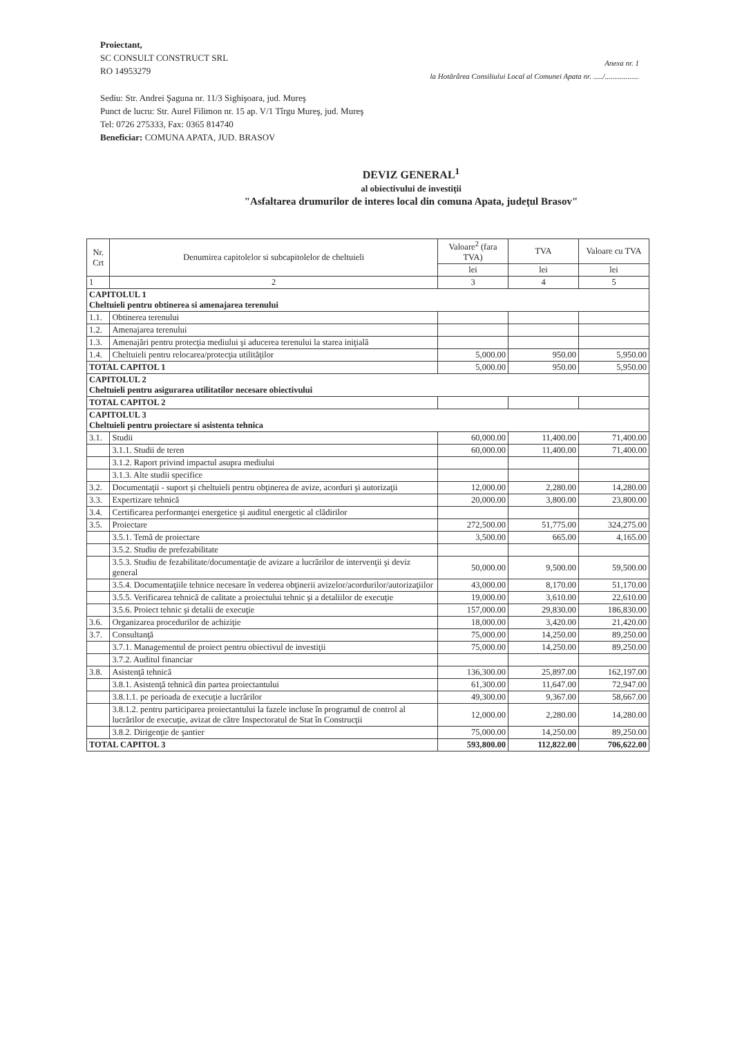Proiectant,
SC CONSULT CONSTRUCT SRL
RO 14953279
Anexa nr. 1
la Hotărârea Consiliului Local al Comunei Apata nr. ...../..................
Sediu: Str. Andrei Şaguna nr. 11/3 Sighişoara, jud. Mureş
Punct de lucru: Str. Aurel Filimon nr. 15 ap. V/1 Tîrgu Mureş, jud. Mureş
Tel: 0726 275333, Fax: 0365 814740
Beneficiar: COMUNA APATA, JUD. BRASOV
DEVIZ GENERAL<sup>1</sup>
al obiectivului de investiţii
"Asfaltarea drumurilor de interes local din comuna Apata, judeţul Brasov"
| Nr. Crt | Denumirea capitolelor si subcapitolelor de cheltuieli | Valoare<sup>2</sup> (fara TVA) | TVA | Valoare cu TVA |
| --- | --- | --- | --- | --- |
| | | lei | lei | lei |
| 1 | 2 | 3 | 4 | 5 |
| CAPITOLUL 1 Cheltuieli pentru obtinerea si amenajarea terenului | | | | |
| 1.1. | Obtinerea terenului | | | |
| 1.2. | Amenajarea terenului | | | |
| 1.3. | Amenajări pentru protecţia mediului şi aducerea terenului la starea iniţială | | | |
| 1.4. | Cheltuieli pentru relocarea/protecţia utilităţilor | 5,000.00 | 950.00 | 5,950.00 |
| TOTAL CAPITOL 1 | | 5,000.00 | 950.00 | 5,950.00 |
| CAPITOLUL 2 Cheltuieli pentru asigurarea utilitatilor necesare obiectivului | | | | |
| TOTAL CAPITOL 2 | | | | |
| CAPITOLUL 3 Cheltuieli pentru proiectare si asistenta tehnica | | | | |
| 3.1. | Studii | 60,000.00 | 11,400.00 | 71,400.00 |
| | 3.1.1. Studii de teren | 60,000.00 | 11,400.00 | 71,400.00 |
| | 3.1.2. Raport privind impactul asupra mediului | | | |
| | 3.1.3. Alte studii specifice | | | |
| 3.2. | Documentaţii - suport şi cheltuieli pentru obţinerea de avize, acorduri şi autorizaţii | 12,000.00 | 2,280.00 | 14,280.00 |
| 3.3. | Expertizare tehnică | 20,000.00 | 3,800.00 | 23,800.00 |
| 3.4. | Certificarea performanţei energetice şi auditul energetic al clădirilor | | | |
| 3.5. | Proiectare | 272,500.00 | 51,775.00 | 324,275.00 |
| | 3.5.1. Temă de proiectare | 3,500.00 | 665.00 | 4,165.00 |
| | 3.5.2. Studiu de prefezabilitate | | | |
| | 3.5.3. Studiu de fezabilitate/documentaţie de avizare a lucrărilor de intervenţii şi deviz general | 50,000.00 | 9,500.00 | 59,500.00 |
| | 3.5.4. Documentaţiile tehnice necesare în vederea obţinerii avizelor/acordurilor/autorizaţiilor | 43,000.00 | 8,170.00 | 51,170.00 |
| | 3.5.5. Verificarea tehnică de calitate a proiectului tehnic şi a detaliilor de execuţie | 19,000.00 | 3,610.00 | 22,610.00 |
| | 3.5.6. Proiect tehnic şi detalii de execuţie | 157,000.00 | 29,830.00 | 186,830.00 |
| 3.6. | Organizarea procedurilor de achiziţie | 18,000.00 | 3,420.00 | 21,420.00 |
| 3.7. | Consultanţă | 75,000.00 | 14,250.00 | 89,250.00 |
| | 3.7.1. Managementul de proiect pentru obiectivul de investiţii | 75,000.00 | 14,250.00 | 89,250.00 |
| | 3.7.2. Auditul financiar | | | |
| 3.8. | Asistenţă tehnică | 136,300.00 | 25,897.00 | 162,197.00 |
| | 3.8.1. Asistenţă tehnică din partea proiectantului | 61,300.00 | 11,647.00 | 72,947.00 |
| | 3.8.1.1. pe perioada de execuţie a lucrărilor | 49,300.00 | 9,367.00 | 58,667.00 |
| | 3.8.1.2. pentru participarea proiectantului la fazele incluse în programul de control al lucrărilor de execuţie, avizat de către Inspectoratul de Stat în Construcţii | 12,000.00 | 2,280.00 | 14,280.00 |
| | 3.8.2. Dirigenţie de şantier | 75,000.00 | 14,250.00 | 89,250.00 |
| TOTAL CAPITOL 3 | | 593,800.00 | 112,822.00 | 706,622.00 |